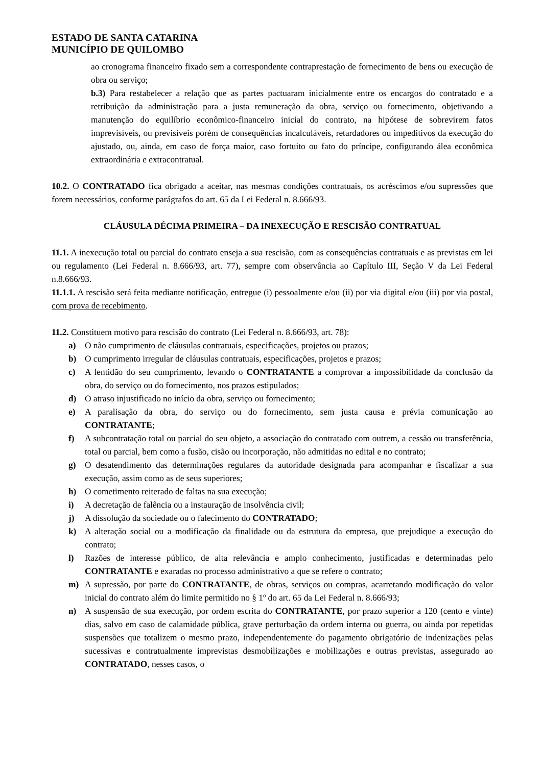ESTADO DE SANTA CATARINA
MUNICÍPIO DE QUILOMBO
ao cronograma financeiro fixado sem a correspondente contraprestação de fornecimento de bens ou execução de obra ou serviço;
b.3) Para restabelecer a relação que as partes pactuaram inicialmente entre os encargos do contratado e a retribuição da administração para a justa remuneração da obra, serviço ou fornecimento, objetivando a manutenção do equilíbrio econômico-financeiro inicial do contrato, na hipótese de sobrevirem fatos imprevisíveis, ou previsíveis porém de consequências incalculáveis, retardadores ou impeditivos da execução do ajustado, ou, ainda, em caso de força maior, caso fortuito ou fato do príncipe, configurando álea econômica extraordinária e extracontratual.
10.2. O CONTRATADO fica obrigado a aceitar, nas mesmas condições contratuais, os acréscimos e/ou supressões que forem necessários, conforme parágrafos do art. 65 da Lei Federal n. 8.666/93.
CLÁUSULA DÉCIMA PRIMEIRA – DA INEXECUÇÃO E RESCISÃO CONTRATUAL
11.1. A inexecução total ou parcial do contrato enseja a sua rescisão, com as consequências contratuais e as previstas em lei ou regulamento (Lei Federal n. 8.666/93, art. 77), sempre com observância ao Capítulo III, Seção V da Lei Federal n.8.666/93.
11.1.1. A rescisão será feita mediante notificação, entregue (i) pessoalmente e/ou (ii) por via digital e/ou (iii) por via postal, com prova de recebimento.
11.2. Constituem motivo para rescisão do contrato (Lei Federal n. 8.666/93, art. 78):
a) O não cumprimento de cláusulas contratuais, especificações, projetos ou prazos;
b) O cumprimento irregular de cláusulas contratuais, especificações, projetos e prazos;
c) A lentidão do seu cumprimento, levando o CONTRATANTE a comprovar a impossibilidade da conclusão da obra, do serviço ou do fornecimento, nos prazos estipulados;
d) O atraso injustificado no início da obra, serviço ou fornecimento;
e) A paralisação da obra, do serviço ou do fornecimento, sem justa causa e prévia comunicação ao CONTRATANTE;
f) A subcontratação total ou parcial do seu objeto, a associação do contratado com outrem, a cessão ou transferência, total ou parcial, bem como a fusão, cisão ou incorporação, não admitidas no edital e no contrato;
g) O desatendimento das determinações regulares da autoridade designada para acompanhar e fiscalizar a sua execução, assim como as de seus superiores;
h) O cometimento reiterado de faltas na sua execução;
i) A decretação de falência ou a instauração de insolvência civil;
j) A dissolução da sociedade ou o falecimento do CONTRATADO;
k) A alteração social ou a modificação da finalidade ou da estrutura da empresa, que prejudique a execução do contrato;
l) Razões de interesse público, de alta relevância e amplo conhecimento, justificadas e determinadas pelo CONTRATANTE e exaradas no processo administrativo a que se refere o contrato;
m) A supressão, por parte do CONTRATANTE, de obras, serviços ou compras, acarretando modificação do valor inicial do contrato além do limite permitido no § 1º do art. 65 da Lei Federal n. 8.666/93;
n) A suspensão de sua execução, por ordem escrita do CONTRATANTE, por prazo superior a 120 (cento e vinte) dias, salvo em caso de calamidade pública, grave perturbação da ordem interna ou guerra, ou ainda por repetidas suspensões que totalizem o mesmo prazo, independentemente do pagamento obrigatório de indenizações pelas sucessivas e contratualmente imprevistas desmobilizações e mobilizações e outras previstas, assegurado ao CONTRATADO, nesses casos, o